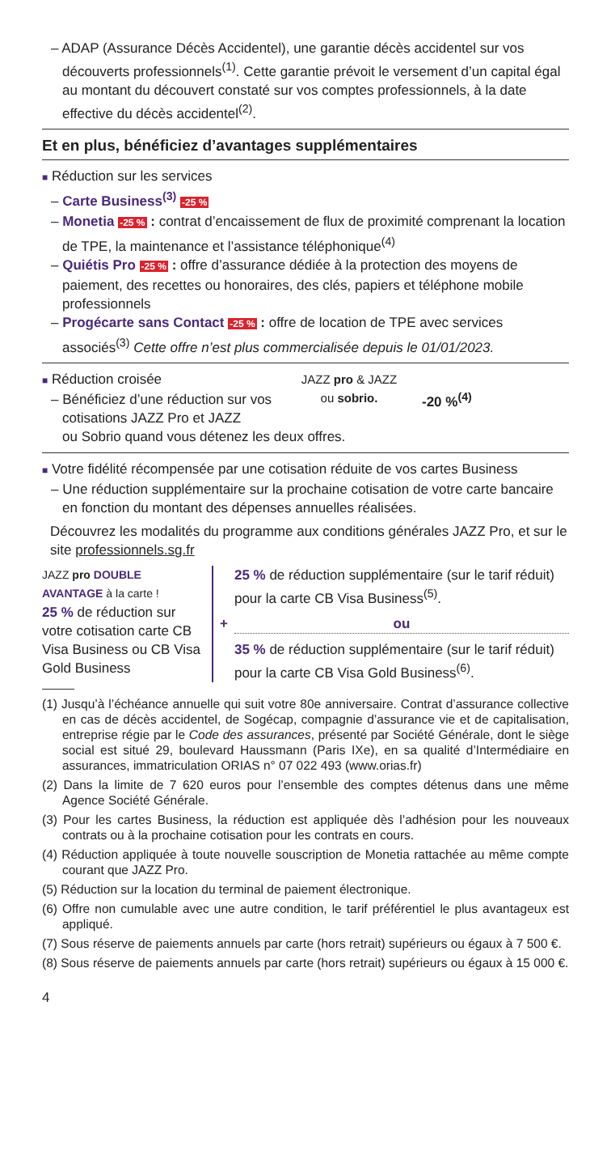– ADAP (Assurance Décès Accidentel), une garantie décès accidentel sur vos découverts professionnels<sup>(1)</sup>. Cette garantie prévoit le versement d’un capital égal au montant du découvert constaté sur vos comptes professionnels, à la date effective du décès accidentel<sup>(2)</sup>.
Et en plus, bénéficiez d’avantages supplémentaires
■ Réduction sur les services
– Carte Business<sup>(3)</sup> -25 %
– Monetia -25 % : contrat d’encaissement de flux de proximité comprenant la location de TPE, la maintenance et l’assistance téléphonique<sup>(4)</sup>
– Quiétis Pro -25 % : offre d’assurance dédiée à la protection des moyens de paiement, des recettes ou honoraires, des clés, papiers et téléphone mobile professionnels
– Progécarte sans Contact -25 % : offre de location de TPE avec services associés<sup>(3)</sup> Cette offre n’est plus commercialisée depuis le 01/01/2023.
■ Réduction croisée
– Bénéficiez d’une réduction sur vos cotisations JAZZ Pro et JAZZ
JAZZ pro & JAZZ
ou sobrio.
-20 %<sup>(4)</sup>
ou Sobrio quand vous détenez les deux offres.
■ Votre fidélité récompensée par une cotisation réduite de vos cartes Business
– Une réduction supplémentaire sur la prochaine cotisation de votre carte bancaire en fonction du montant des dépenses annuelles réalisées.
Découvrez les modalités du programme aux conditions générales JAZZ Pro, et sur le site professionnels.sg.fr
JAZZ pro DOUBLE AVANTAGE à la carte !
25 % de réduction sur votre cotisation carte CB Visa Business ou CB Visa Gold Business
+ 25 % de réduction supplémentaire (sur le tarif réduit) pour la carte CB Visa Business<sup>(5)</sup>.
ou
35 % de réduction supplémentaire (sur le tarif réduit) pour la carte CB Visa Gold Business<sup>(6)</sup>.
(1) Jusqu’à l’échéance annuelle qui suit votre 80e anniversaire. Contrat d’assurance collective en cas de décès accidentel, de Sogécap, compagnie d’assurance vie et de capitalisation, entreprise régie par le Code des assurances, présenté par Société Générale, dont le siège social est situé 29, boulevard Haussmann (Paris IXe), en sa qualité d’Intermédiaire en assurances, immatriculation ORIAS n° 07 022 493 (www.orias.fr)
(2) Dans la limite de 7 620 euros pour l’ensemble des comptes détenus dans une même Agence Société Générale.
(3) Pour les cartes Business, la réduction est appliquée dès l’adhésion pour les nouveaux contrats ou à la prochaine cotisation pour les contrats en cours.
(4) Réduction appliquée à toute nouvelle souscription de Monetia rattachée au même compte courant que JAZZ Pro.
(5) Réduction sur la location du terminal de paiement électronique.
(6) Offre non cumulable avec une autre condition, le tarif préférentiel le plus avantageux est appliqué.
(7) Sous réserve de paiements annuels par carte (hors retrait) supérieurs ou égaux à 7 500 €.
(8) Sous réserve de paiements annuels par carte (hors retrait) supérieurs ou égaux à 15 000 €.
4